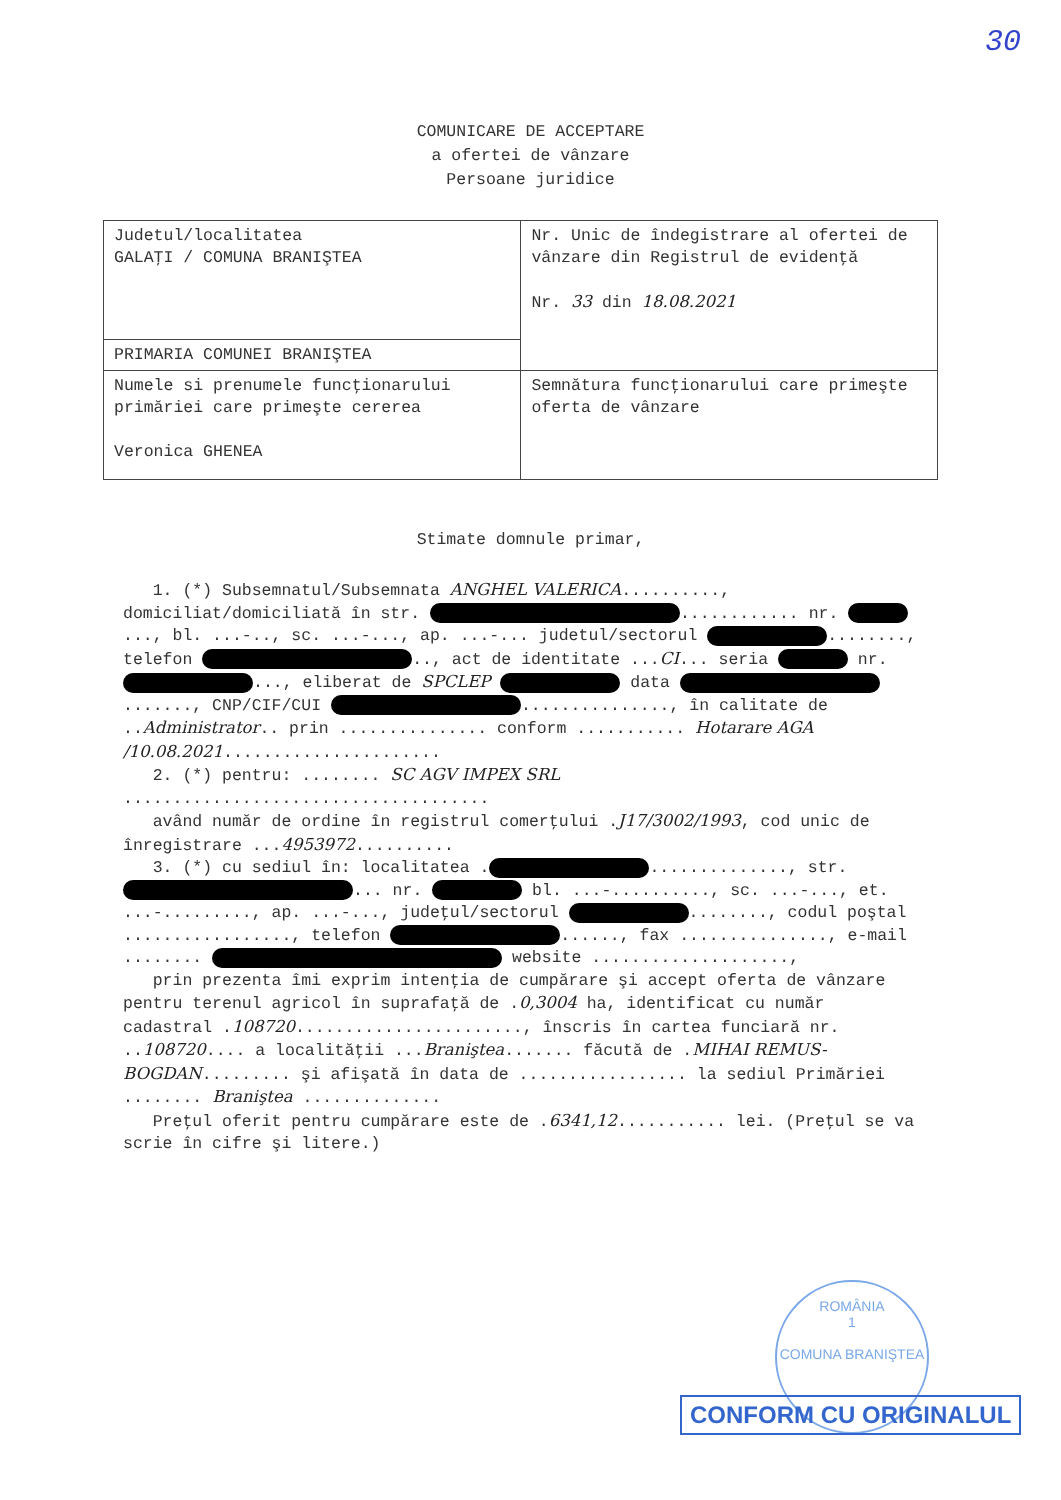30
COMUNICARE DE ACCEPTARE
a ofertei de vânzare
Persoane juridice
| Judetul/localitatea GALAŢI / COMUNA BRANIŞTEA | Nr. Unic de îndegistrare al ofertei de vânzare din Registrul de evidenţă Nr. 33 din 18.08.2021 |
| PRIMARIA COMUNEI BRANIŞTEA | |
| Numele si prenumele funcţionarului primăriei care primeşte cererea Veronica GHENEA | Semnătura funcţionarului care primeşte oferta de vânzare |
Stimate domnule primar,
1. (*) Subsemnatul/Subsemnata ANGHEL VALERICA.........., domiciliat/domiciliată în str. ............ nr. ..., bl. ...-.., sc. ...-..., ap. ...-... judetul/sectorul ........, telefon .., act de identitate ...CI... seria nr. ..., eliberat de SPCLEP data ......., CNP/CIF/CUI ..............., în calitate de ..Administrator.. prin ............... conform ........... Hotarare AGA /10.08.2021......................
2. (*) pentru: ........ SC AGV IMPEX SRL .....................................
având număr de ordine în registrul comerţului .J17/3002/1993, cod unic de înregistrare ...4953972..........
3. (*) cu sediul în: localitatea . .............., str. ... nr. bl. ...-.........., sc. ...-..., et. ...-........., ap. ...-..., judeţul/sectorul ........, codul poştal ................., telefon ......, fax ..............., e-mail ........ website ....................,
prin prezenta îmi exprim intenţia de cumpărare şi accept oferta de vânzare pentru terenul agricol în suprafaţă de .0,3004 ha, identificat cu număr cadastral .108720......................., înscris în cartea funciară nr. ..108720.... a localităţii ...Braniştea....... făcută de .MIHAI REMUS-BOGDAN......... şi afişată în data de ................. la sediul Primăriei ........ Braniştea ..............
Preţul oferit pentru cumpărare este de .6341,12........... lei. (Preţul se va scrie în cifre şi litere.)
ROMÂNIA
1
COMUNA BRANIŞTEA
CONFORM CU ORIGINALUL